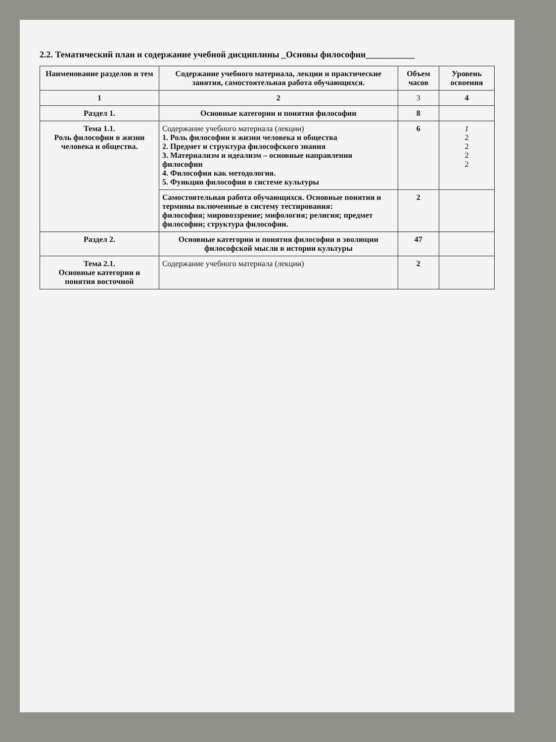2.2. Тематический план и содержание учебной дисциплины _Основы философии___________
| Наименование разделов и тем | Содержание учебного материала, лекции и практические занятия, самостоятельная работа обучающихся. | Объем часов | Уровень освоения |
| --- | --- | --- | --- |
| 1 | 2 | 3 | 4 |
| Раздел 1. | Основные категории и понятия философии | 8 | |
| Тема 1.1. Роль философии в жизни человека и общества. | Содержание учебного материала (лекции) 1. Роль философии в жизни человека и общества 2. Предмет и структура философского знания 3. Материализм и идеализм – основные направления философии 4. Философия как методология. 5. Функции философии в системе культуры | 6 | 1 2 2 2 2 |
| | Самостоятельная работа обучающихся. Основные понятия и термины включенные в систему тестирования: философия; мировоззрение; мифология; религия; предмет философии; структура философии. | 2 | |
| Раздел 2. | Основные категории и понятия философии в эволюции философской мысли в истории культуры | 47 | |
| Тема 2.1. Основные категории и понятия восточной | Содержание учебного материала (лекции) | 2 | |